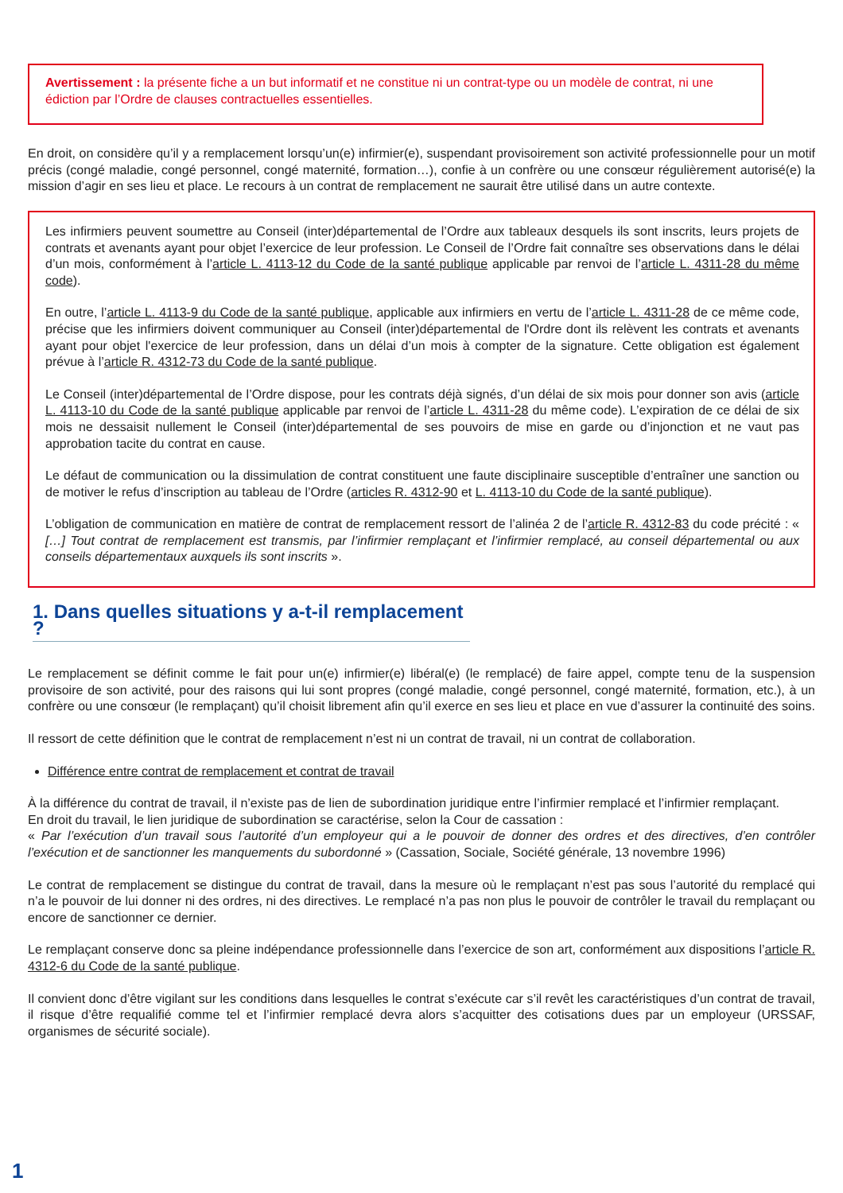Avertissement : la présente fiche a un but informatif et ne constitue ni un contrat-type ou un modèle de contrat, ni une édiction par l’Ordre de clauses contractuelles essentielles.
En droit, on considère qu’il y a remplacement lorsqu’un(e) infirmier(e), suspendant provisoirement son activité professionnelle pour un motif précis (congé maladie, congé personnel, congé maternité, formation…), confie à un confrère ou une consœur régulièrement autorisé(e) la mission d’agir en ses lieu et place. Le recours à un contrat de remplacement ne saurait être utilisé dans un autre contexte.
Les infirmiers peuvent soumettre au Conseil (inter)départemental de l’Ordre aux tableaux desquels ils sont inscrits, leurs projets de contrats et avenants ayant pour objet l’exercice de leur profession. Le Conseil de l’Ordre fait connaître ses observations dans le délai d’un mois, conformément à l’article L. 4113-12 du Code de la santé publique applicable par renvoi de l’article L. 4311-28 du même code).
En outre, l’article L. 4113-9 du Code de la santé publique, applicable aux infirmiers en vertu de l’article L. 4311-28 de ce même code, précise que les infirmiers doivent communiquer au Conseil (inter)départemental de l'Ordre dont ils relèvent les contrats et avenants ayant pour objet l'exercice de leur profession, dans un délai d’un mois à compter de la signature. Cette obligation est également prévue à l’article R. 4312-73 du Code de la santé publique.
Le Conseil (inter)départemental de l’Ordre dispose, pour les contrats déjà signés, d’un délai de six mois pour donner son avis (article L. 4113-10 du Code de la santé publique applicable par renvoi de l’article L. 4311-28 du même code). L’expiration de ce délai de six mois ne dessaisit nullement le Conseil (inter)départemental de ses pouvoirs de mise en garde ou d’injonction et ne vaut pas approbation tacite du contrat en cause.
Le défaut de communication ou la dissimulation de contrat constituent une faute disciplinaire susceptible d’entraîner une sanction ou de motiver le refus d’inscription au tableau de l’Ordre (articles R. 4312-90 et L. 4113-10 du Code de la santé publique).
L’obligation de communication en matière de contrat de remplacement ressort de l’alinéa 2 de l’article R. 4312-83 du code précité : « […] Tout contrat de remplacement est transmis, par l’infirmier remplaçant et l’infirmier remplacé, au conseil départemental ou aux conseils départementaux auxquels ils sont inscrits ».
1. Dans quelles situations y a-t-il remplacement ?
Le remplacement se définit comme le fait pour un(e) infirmier(e) libéral(e) (le remplacé) de faire appel, compte tenu de la suspension provisoire de son activité, pour des raisons qui lui sont propres (congé maladie, congé personnel, congé maternité, formation, etc.), à un confrère ou une consœur (le remplaçant) qu’il choisit librement afin qu’il exerce en ses lieu et place en vue d’assurer la continuité des soins.
Il ressort de cette définition que le contrat de remplacement n’est ni un contrat de travail, ni un contrat de collaboration.
Différence entre contrat de remplacement et contrat de travail
À la différence du contrat de travail, il n’existe pas de lien de subordination juridique entre l’infirmier remplacé et l’infirmier remplaçant.
En droit du travail, le lien juridique de subordination se caractérise, selon la Cour de cassation :
« Par l’exécution d’un travail sous l’autorité d’un employeur qui a le pouvoir de donner des ordres et des directives, d’en contrôler l’exécution et de sanctionner les manquements du subordonné » (Cassation, Sociale, Société générale, 13 novembre 1996)
Le contrat de remplacement se distingue du contrat de travail, dans la mesure où le remplaçant n’est pas sous l’autorité du remplacé qui n’a le pouvoir de lui donner ni des ordres, ni des directives. Le remplacé n’a pas non plus le pouvoir de contrôler le travail du remplaçant ou encore de sanctionner ce dernier.
Le remplaçant conserve donc sa pleine indépendance professionnelle dans l’exercice de son art, conformément aux dispositions l’article R. 4312-6 du Code de la santé publique.
Il convient donc d’être vigilant sur les conditions dans lesquelles le contrat s’exécute car s’il revêt les caractéristiques d’un contrat de travail, il risque d’être requalifié comme tel et l’infirmier remplacé devra alors s’acquitter des cotisations dues par un employeur (URSSAF, organismes de sécurité sociale).
1